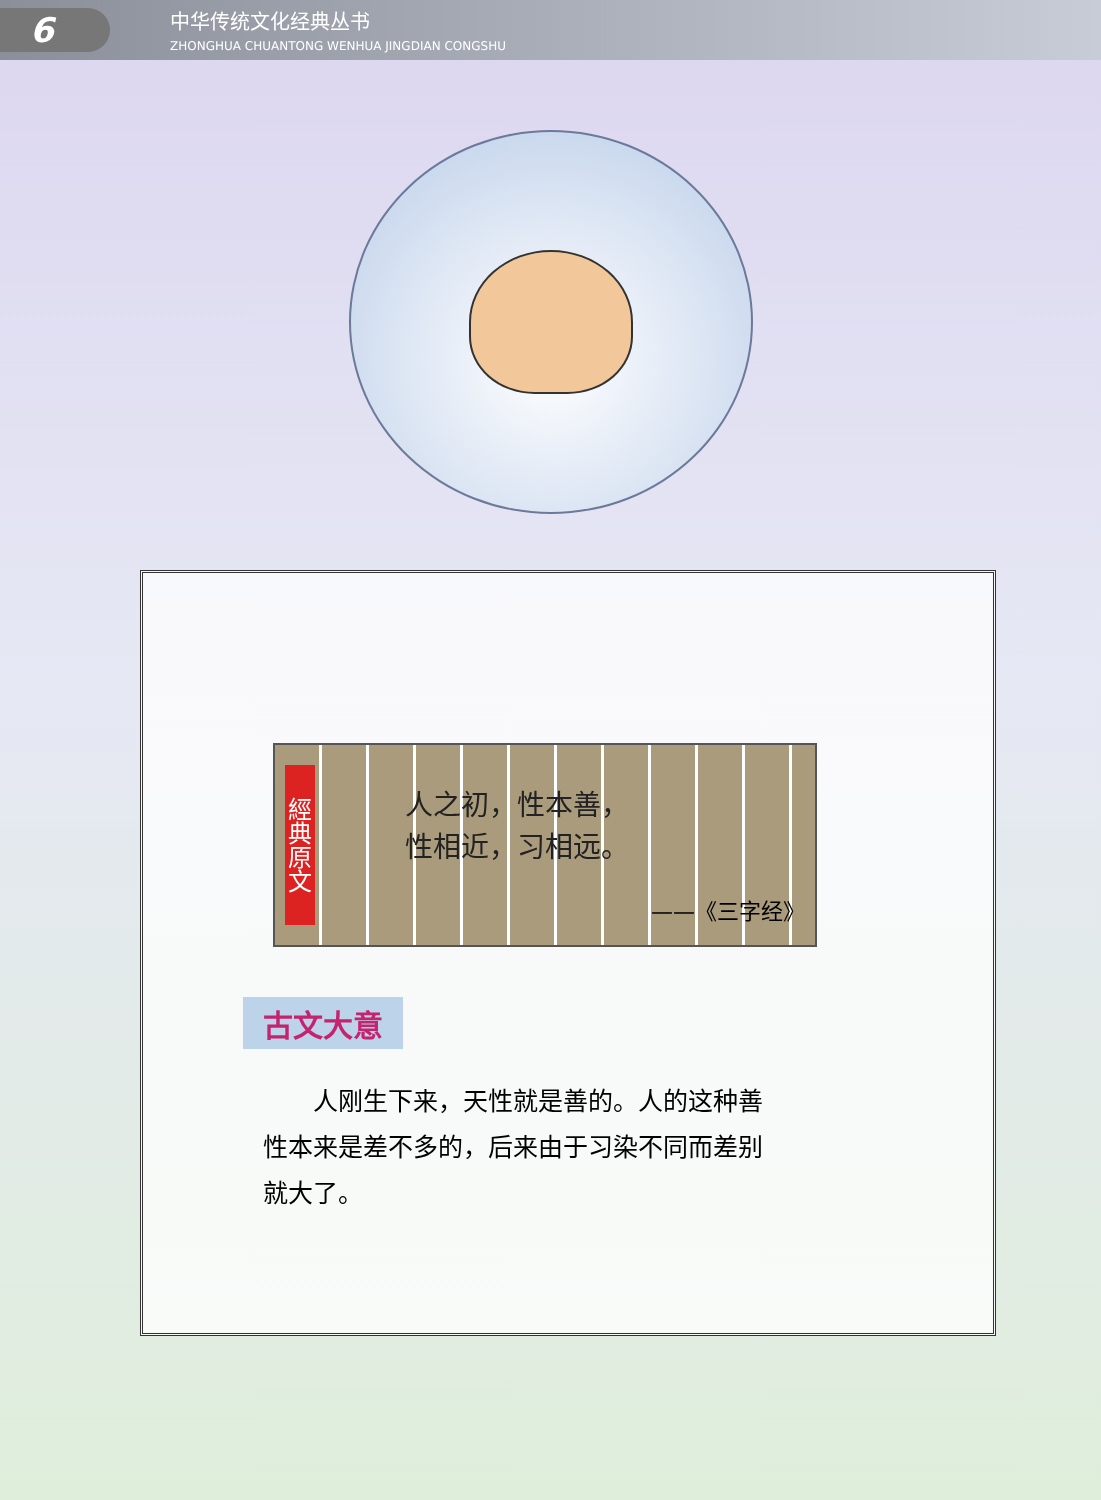6
中华传统文化经典丛书
ZHONGHUA CHUANTONG WENHUA JINGDIAN CONGSHU
經典原文
人之初，性本善，
性相近，习相远。
——《三字经》
古文大意
人刚生下来，天性就是善的。人的这种善性本来是差不多的，后来由于习染不同而差别就大了。